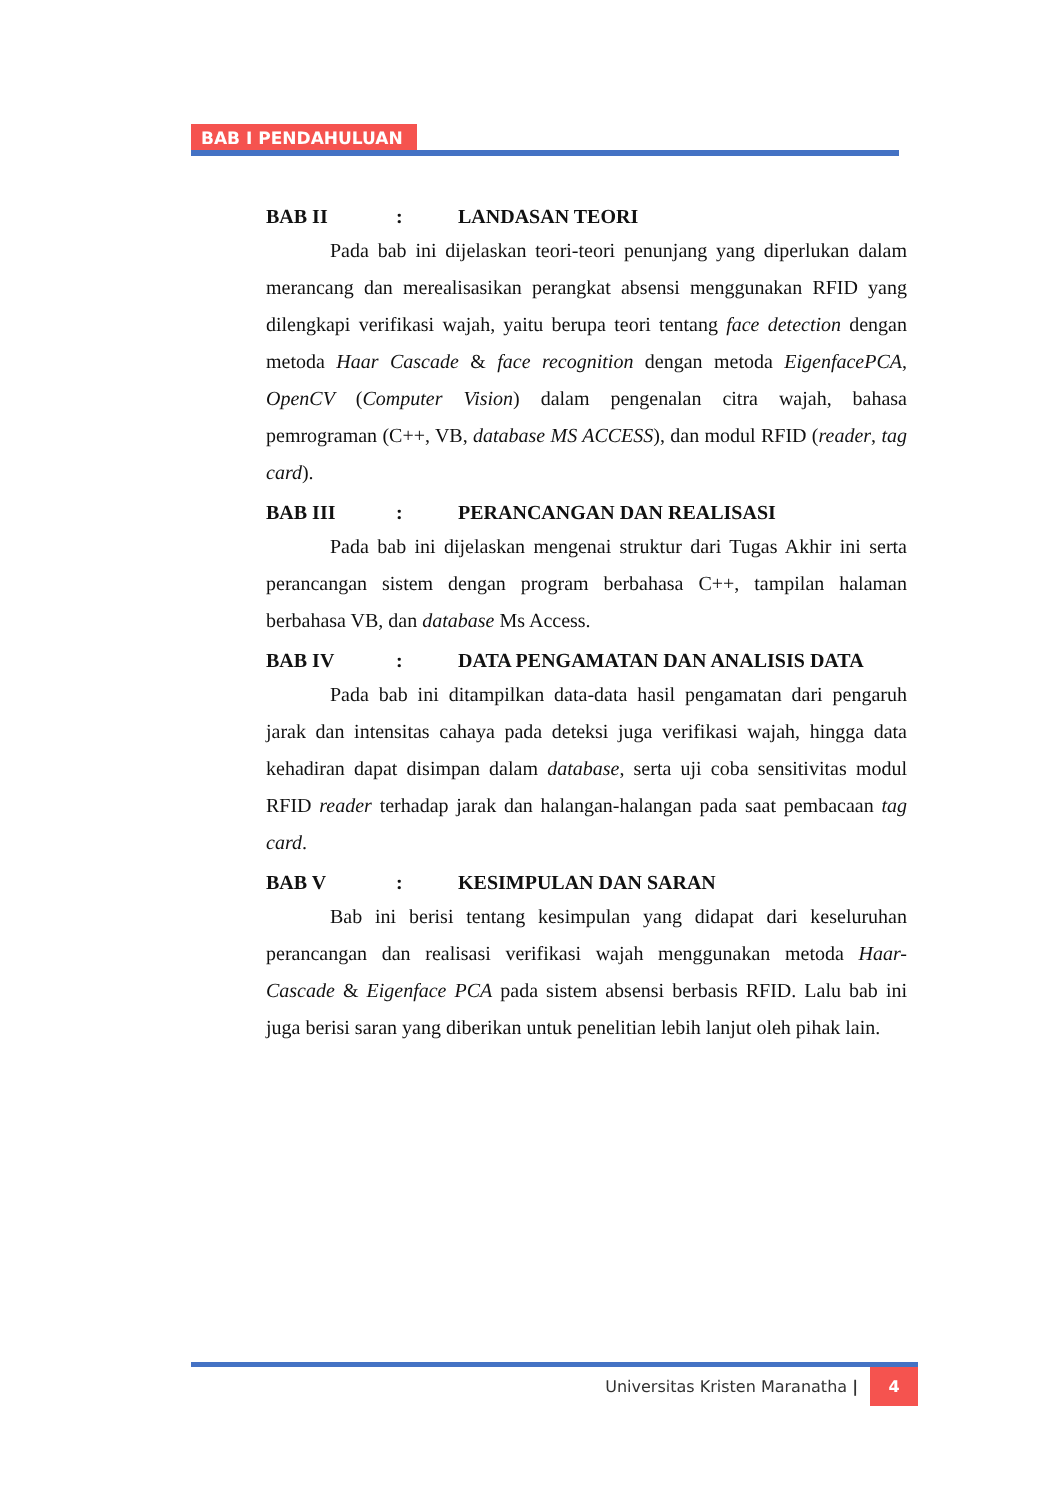BAB I PENDAHULUAN
BAB II: LANDASAN TEORI
Pada bab ini dijelaskan teori-teori penunjang yang diperlukan dalam merancang dan merealisasikan perangkat absensi menggunakan RFID yang dilengkapi verifikasi wajah, yaitu berupa teori tentang face detection dengan metoda Haar Cascade & face recognition dengan metoda EigenfacePCA, OpenCV (Computer Vision) dalam pengenalan citra wajah, bahasa pemrograman (C++, VB, database MS ACCESS), dan modul RFID (reader, tag card).
BAB III: PERANCANGAN DAN REALISASI
Pada bab ini dijelaskan mengenai struktur dari Tugas Akhir ini serta perancangan sistem dengan program berbahasa C++, tampilan halaman berbahasa VB, dan database Ms Access.
BAB IV: DATA PENGAMATAN DAN ANALISIS DATA
Pada bab ini ditampilkan data-data hasil pengamatan dari pengaruh jarak dan intensitas cahaya pada deteksi juga verifikasi wajah, hingga data kehadiran dapat disimpan dalam database, serta uji coba sensitivitas modul RFID reader terhadap jarak dan halangan-halangan pada saat pembacaan tag card.
BAB V: KESIMPULAN DAN SARAN
Bab ini berisi tentang kesimpulan yang didapat dari keseluruhan perancangan dan realisasi verifikasi wajah menggunakan metoda Haar-Cascade & Eigenface PCA pada sistem absensi berbasis RFID. Lalu bab ini juga berisi saran yang diberikan untuk penelitian lebih lanjut oleh pihak lain.
Universitas Kristen Maranatha | 4